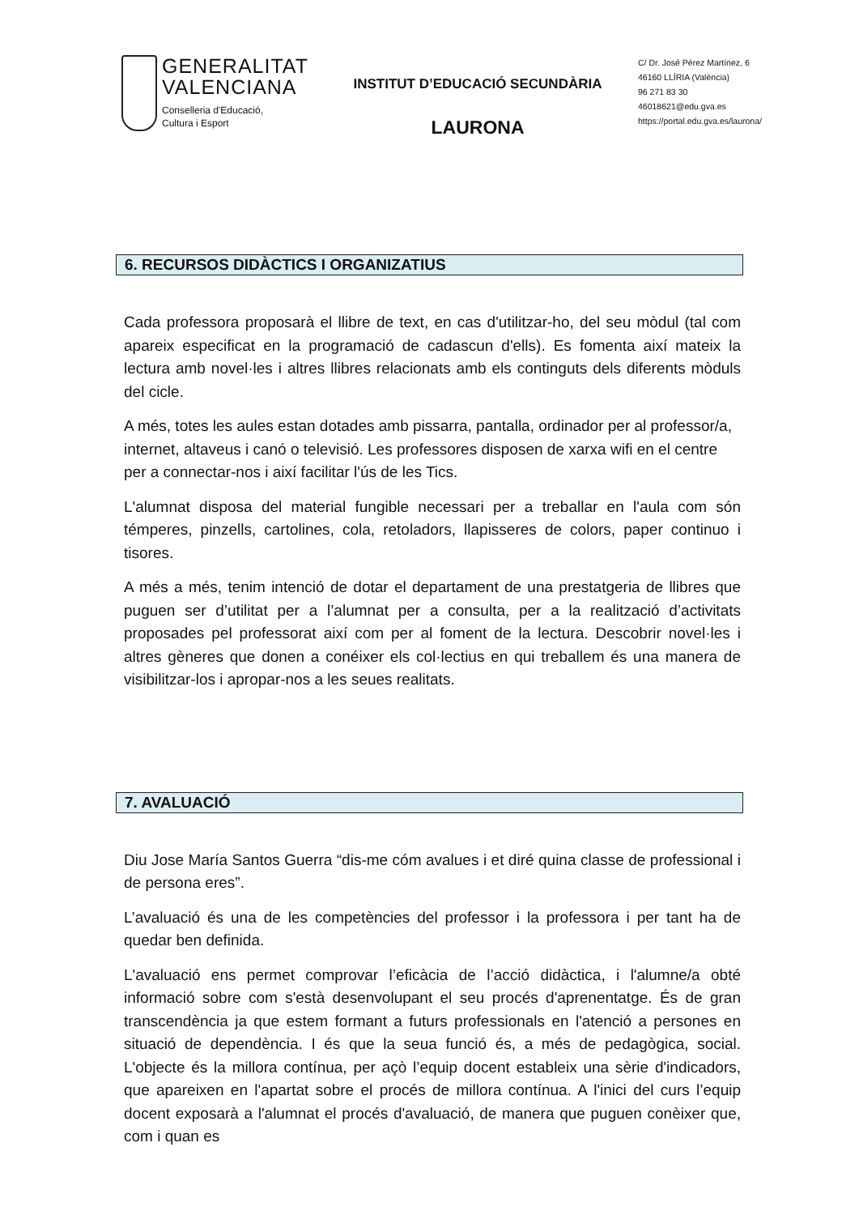GENERALITAT
VALENCIANA
Conselleria d'Educació,
Cultura i Esport
INSTITUT D’EDUCACIÓ SECUNDÀRIA
LAURONA
C/ Dr. José Pérez Martínez, 6
46160 LLÍRIA (València)
96 271 83 30
46018621@edu.gva.es
https://portal.edu.gva.es/laurona/
6. RECURSOS DIDÀCTICS I ORGANIZATIUS
Cada professora proposarà el llibre de text, en cas d'utilitzar-ho, del seu mòdul (tal com apareix especificat en la programació de cadascun d'ells). Es fomenta així mateix la lectura amb novel·les i altres llibres relacionats amb els continguts dels diferents mòduls del cicle.
A més, totes les aules estan dotades amb pissarra, pantalla, ordinador per al professor/a, internet, altaveus i canó o televisió. Les professores disposen de xarxa wifi en el centre per a connectar-nos i així facilitar l'ús de les Tics.
L'alumnat disposa del material fungible necessari per a treballar en l'aula com són témperes, pinzells, cartolines, cola, retoladors, llapisseres de colors, paper continuo i tisores.
A més a més, tenim intenció de dotar el departament de una prestatgeria de llibres que puguen ser d’utilitat per a l’alumnat per a consulta, per a la realització d’activitats proposades pel professorat així com per al foment de la lectura. Descobrir novel·les i altres gèneres que donen a conéixer els col·lectius en qui treballem és una manera de visibilitzar-los i apropar-nos a les seues realitats.
7. AVALUACIÓ
Diu Jose María Santos Guerra “dis-me cóm avalues i et diré quina classe de professional i de persona eres”.
L’avaluació és una de les competències del professor i la professora i per tant ha de quedar ben definida.
L'avaluació ens permet comprovar l’eficàcia de l’acció didàctica, i l'alumne/a obté informació sobre com s'està desenvolupant el seu procés d'aprenentatge. És de gran transcendència ja que estem formant a futurs professionals en l'atenció a persones en situació de dependència. I és que la seua funció és, a més de pedagògica, social. L'objecte és la millora contínua, per açò l’equip docent estableix una sèrie d'indicadors, que apareixen en l'apartat sobre el procés de millora contínua. A l'inici del curs l’equip docent exposarà a l'alumnat el procés d'avaluació, de manera que puguen conèixer que, com i quan es